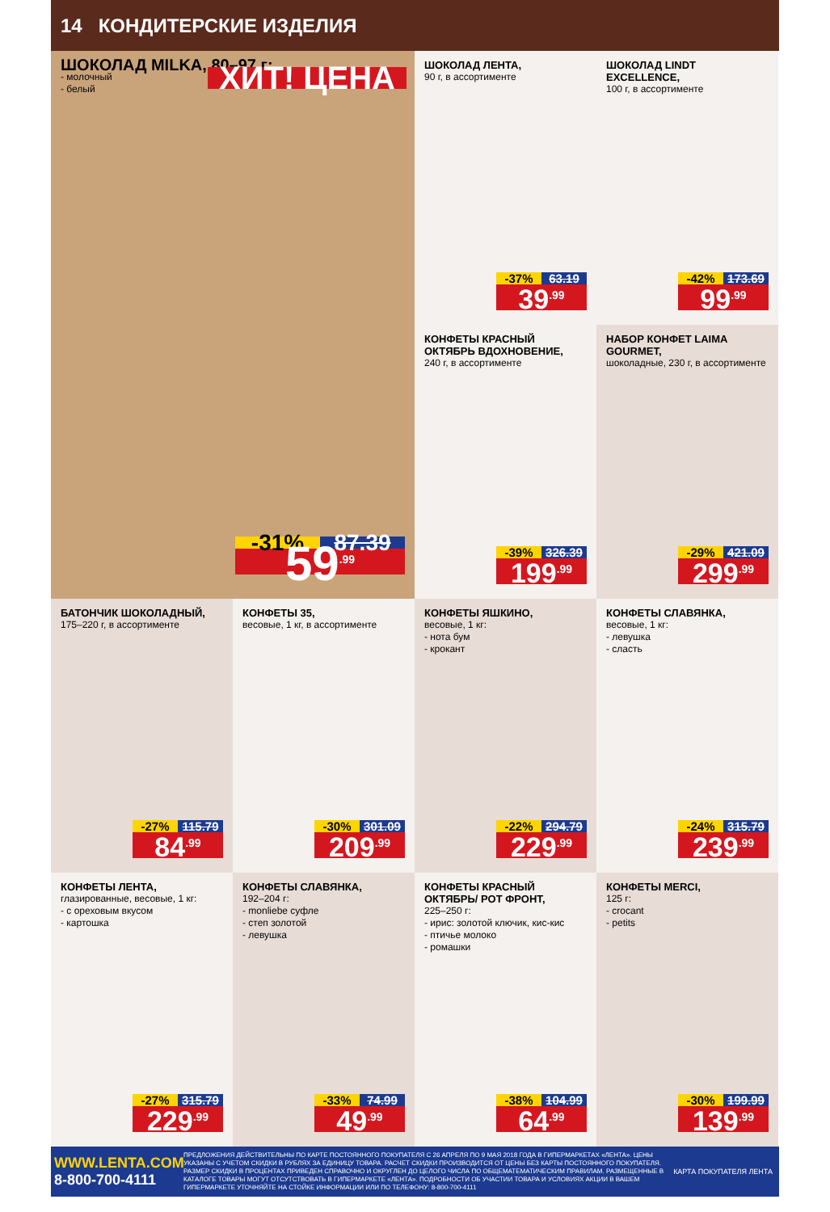14 КОНДИТЕРСКИЕ ИЗДЕЛИЯ
ШОКОЛАД MILKA, 80–97 г:
- молочный
- белый
ХИТ! ЦЕНА
-31% 87.39
59<sup>.99</sup>
ШОКОЛАД ЛЕНТА,
90 г, в ассортименте
-37% 63.19
39<sup>.99</sup>
ШОКОЛАД LINDT EXCELLENCE,
100 г, в ассортименте
-42% 173.69
99<sup>.99</sup>
КОНФЕТЫ КРАСНЫЙ ОКТЯБРЬ ВДОХНОВЕНИЕ,
240 г, в ассортименте
-39% 326.39
199<sup>.99</sup>
НАБОР КОНФЕТ LAIMA GOURMET,
шоколадные, 230 г, в ассортименте
-29% 421.09
299<sup>.99</sup>
БАТОНЧИК ШОКОЛАДНЫЙ,
175–220 г, в ассортименте
-27% 115.79
84<sup>.99</sup>
КОНФЕТЫ 35,
весовые, 1 кг, в ассортименте
-30% 301.09
209<sup>.99</sup>
КОНФЕТЫ ЯШКИНО,
весовые, 1 кг:
- нота бум
- крокант
-22% 294.79
229<sup>.99</sup>
КОНФЕТЫ СЛАВЯНКА,
весовые, 1 кг:
- левушка
- сласть
-24% 315.79
239<sup>.99</sup>
КОНФЕТЫ ЛЕНТА,
глазированные, весовые, 1 кг:
- с ореховым вкусом
- картошка
-27% 315.79
229<sup>.99</sup>
КОНФЕТЫ СЛАВЯНКА,
192–204 г:
- monliebe суфле
- степ золотой
- левушка
-33% 74.99
49<sup>.99</sup>
КОНФЕТЫ КРАСНЫЙ ОКТЯБРЬ/ РОТ ФРОНТ,
225–250 г:
- ирис: золотой ключик, кис-кис
- птичье молоко
- ромашки
-38% 104.99
64<sup>.99</sup>
КОНФЕТЫ MERCI,
125 г:
- crocant
- petits
-30% 199.99
139<sup>.99</sup>
WWW.LENTA.COM
8-800-700-4111
ПРЕДЛОЖЕНИЯ ДЕЙСТВИТЕЛЬНЫ ПО КАРТЕ ПОСТОЯННОГО ПОКУПАТЕЛЯ С 26 АПРЕЛЯ ПО 9 МАЯ 2018 ГОДА В ГИПЕРМАРКЕТАХ «ЛЕНТА». ЦЕНЫ УКАЗАНЫ С УЧЕТОМ СКИДКИ В РУБЛЯХ ЗА ЕДИНИЦУ ТОВАРА. РАСЧЕТ СКИДКИ ПРОИЗВОДИТСЯ ОТ ЦЕНЫ БЕЗ КАРТЫ ПОСТОЯННОГО ПОКУПАТЕЛЯ. РАЗМЕР СКИДКИ В ПРОЦЕНТАХ ПРИВЕДЕН СПРАВОЧНО И ОКРУГЛЕН ДО ЦЕЛОГО ЧИСЛА ПО ОБЩЕМАТЕМАТИЧЕСКИМ ПРАВИЛАМ. РАЗМЕЩЕННЫЕ В КАТАЛОГЕ ТОВАРЫ МОГУТ ОТСУТСТВОВАТЬ В ГИПЕРМАРКЕТЕ «ЛЕНТА». ПОДРОБНОСТИ ОБ УЧАСТИИ ТОВАРА И УСЛОВИЯХ АКЦИИ В ВАШЕМ ГИПЕРМАРКЕТЕ УТОЧНЯЙТЕ НА СТОЙКЕ ИНФОРМАЦИИ ИЛИ ПО ТЕЛЕФОНУ: 8-800-700-4111
КАРТА ПОКУПАТЕЛЯ ЛЕНТА